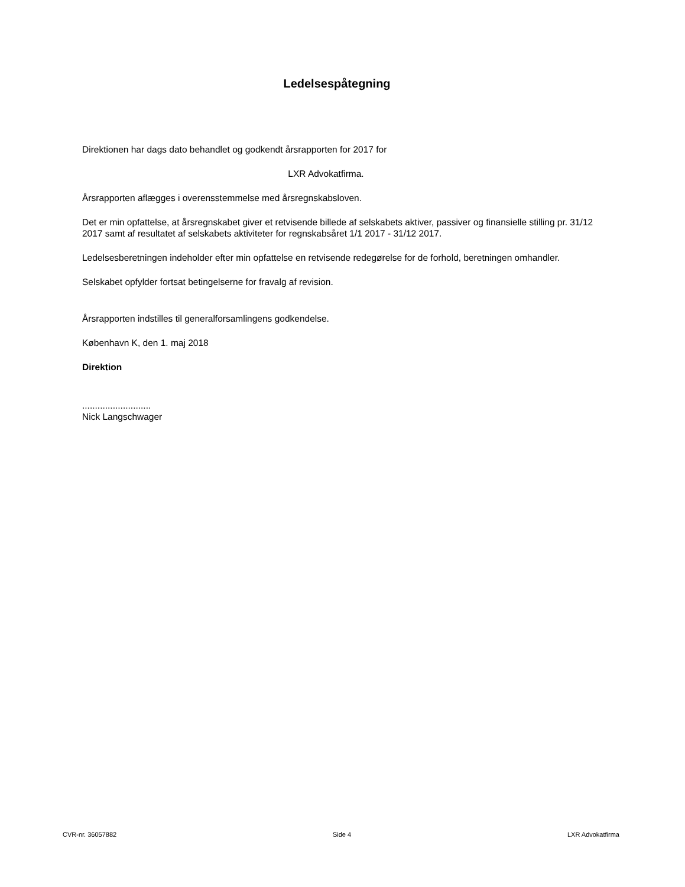Ledelsespåtegning
Direktionen har dags dato behandlet og godkendt årsrapporten for 2017 for
LXR Advokatfirma.
Årsrapporten aflægges i overensstemmelse med årsregnskabsloven.
Det er min opfattelse, at årsregnskabet giver et retvisende billede af selskabets aktiver, passiver og finansielle stilling pr. 31/12 2017 samt af resultatet af selskabets aktiviteter for regnskabsåret 1/1 2017 - 31/12 2017.
Ledelsesberetningen indeholder efter min opfattelse en retvisende redegørelse for de forhold, beretningen omhandler.
Selskabet opfylder fortsat betingelserne for fravalg af revision.
Årsrapporten indstilles til generalforsamlingens godkendelse.
København K, den 1. maj 2018
Direktion
...........................
Nick Langschwager
CVR-nr. 36057882 Side 4 LXR Advokatfirma